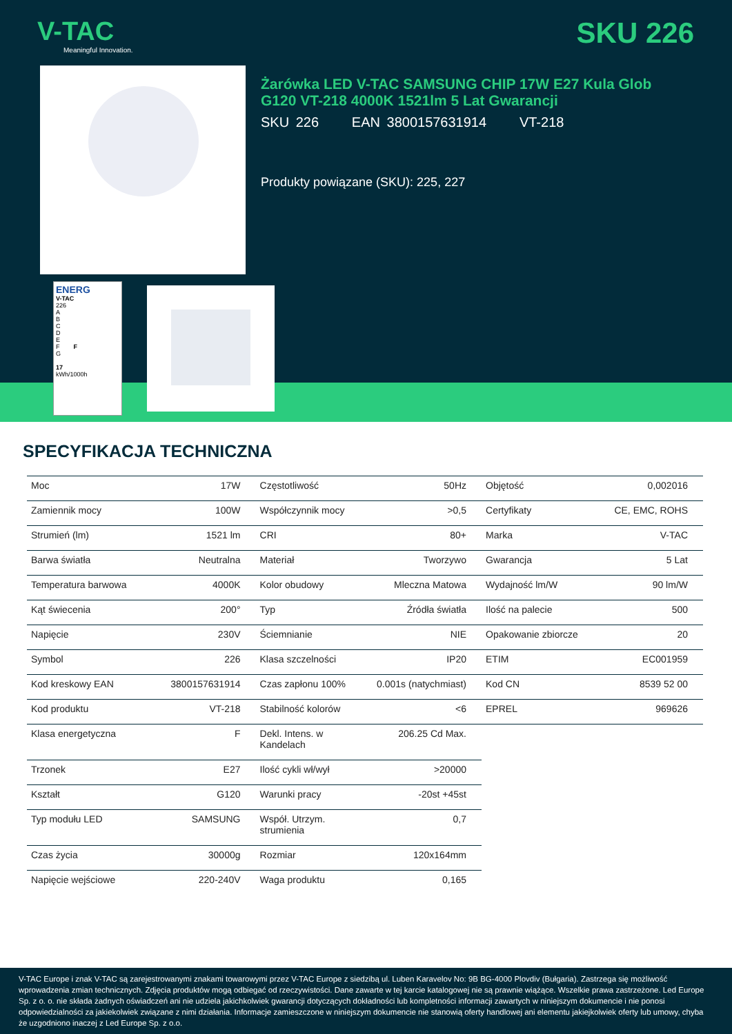V-TAC
Meaningful Innovation.
SKU 226
Żarówka LED V-TAC SAMSUNG CHIP 17W E27 Kula Glob G120 VT-218 4000K 1521lm 5 Lat Gwarancji
SKU 226 EAN 3800157631914 VT-218
Produkty powiązane (SKU): 225, 227
ENERG
V-TAC
226
A
B
C
D
E
F F
G
17
kWh/1000h
SPECYFIKACJA TECHNICZNA
| Moc | 17W | Częstotliwość | 50Hz | Objętość | 0,002016 |
| Zamiennik mocy | 100W | Współczynnik mocy | >0,5 | Certyfikaty | CE, EMC, ROHS |
| Strumień (lm) | 1521 lm | CRI | 80+ | Marka | V-TAC |
| Barwa światła | Neutralna | Materiał | Tworzywo | Gwarancja | 5 Lat |
| Temperatura barwowa | 4000K | Kolor obudowy | Mleczna Matowa | Wydajność lm/W | 90 lm/W |
| Kąt świecenia | 200° | Typ | Źródła światła | Ilość na palecie | 500 |
| Napięcie | 230V | Ściemnianie | NIE | Opakowanie zbiorcze | 20 |
| Symbol | 226 | Klasa szczelności | IP20 | ETIM | EC001959 |
| Kod kreskowy EAN | 3800157631914 | Czas zapłonu 100% | 0.001s (natychmiast) | Kod CN | 8539 52 00 |
| Kod produktu | VT-218 | Stabilność kolorów | <6 | EPREL | 969626 |
| Klasa energetyczna | F | Dekl. Intens. w Kandelach | 206.25 Cd Max. | | |
| Trzonek | E27 | Ilość cykli wł/wył | >20000 | | |
| Kształt | G120 | Warunki pracy | -20st +45st | | |
| Typ modułu LED | SAMSUNG | Współ. Utrzym. strumienia | 0,7 | | |
| Czas życia | 30000g | Rozmiar | 120x164mm | | |
| Napięcie wejściowe | 220-240V | Waga produktu | 0,165 | | |
V-TAC Europe i znak V-TAC są zarejestrowanymi znakami towarowymi przez V-TAC Europe z siedzibą ul. Luben Karavelov No: 9B BG-4000 Plovdiv (Bułgaria). Zastrzega się możliwość wprowadzenia zmian technicznych. Zdjęcia produktów mogą odbiegać od rzeczywistości. Dane zawarte w tej karcie katalogowej nie są prawnie wiążące. Wszelkie prawa zastrzeżone. Led Europe Sp. z o. o. nie składa żadnych oświadczeń ani nie udziela jakichkolwiek gwarancji dotyczących dokładności lub kompletności informacji zawartych w niniejszym dokumencie i nie ponosi odpowiedzialności za jakiekolwiek związane z nimi działania. Informacje zamieszczone w niniejszym dokumencie nie stanowią oferty handlowej ani elementu jakiejkolwiek oferty lub umowy, chyba że uzgodniono inaczej z Led Europe Sp. z o.o.